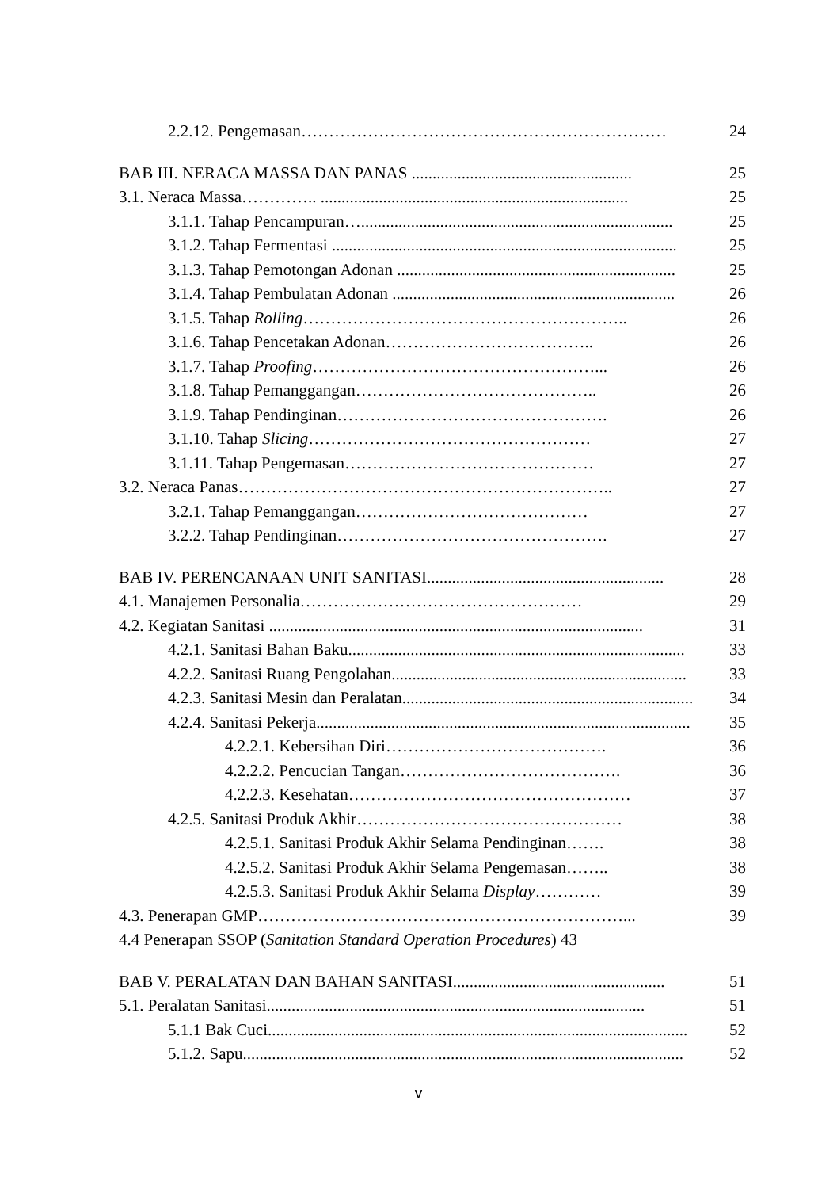2.2.12. Pengemasan………………………………………………………… 24
BAB III. NERACA MASSA DAN PANAS ..................................................... 25
3.1. Neraca Massa………….. .......................................................................... 25
3.1.1. Tahap Pencampuran…........................................................................... 25
3.1.2. Tahap Fermentasi ................................................................................... 25
3.1.3. Tahap Pemotongan Adonan ................................................................... 25
3.1.4. Tahap Pembulatan Adonan .................................................................... 26
3.1.5. Tahap Rolling………………………………………………….. 26
3.1.6. Tahap Pencetakan Adonan……………………………….. 26
3.1.7. Tahap Proofing……………………………………………... 26
3.1.8. Tahap Pemanggangan…………………………………….. 26
3.1.9. Tahap Pendinginan…………………………………………. 26
3.1.10. Tahap Slicing…………………………………………… 27
3.1.11. Tahap Pengemasan……………………………………… 27
3.2. Neraca Panas………………………………………………………….. 27
3.2.1. Tahap Pemanggangan…………………………………… 27
3.2.2. Tahap Pendinginan…………………………………………. 27
BAB IV. PERENCANAAN UNIT SANITASI......................................................... 28
4.1. Manajemen Personalia…………………………………………… 29
4.2. Kegiatan Sanitasi .......................................................................................... 31
4.2.1. Sanitasi Bahan Baku................................................................................. 33
4.2.2. Sanitasi Ruang Pengolahan....................................................................... 33
4.2.3. Sanitasi Mesin dan Peralatan...................................................................... 34
4.2.4. Sanitasi Pekerja.......................................................................................... 35
4.2.2.1. Kebersihan Diri…………………………………. 36
4.2.2.2. Pencucian Tangan…………………………………. 36
4.2.2.3. Kesehatan…………………………………………… 37
4.2.5. Sanitasi Produk Akhir………………………………………… 38
4.2.5.1. Sanitasi Produk Akhir Selama Pendinginan……. 38
4.2.5.2. Sanitasi Produk Akhir Selama Pengemasan…….. 38
4.2.5.3. Sanitasi Produk Akhir Selama Display………… 39
4.3. Penerapan GMP…………………………………………………………... 39
4.4 Penerapan SSOP (Sanitation Standard Operation Procedures) 43
BAB V. PERALATAN DAN BAHAN SANITASI................................................... 51
5.1. Peralatan Sanitasi........................................................................................... 51
5.1.1 Bak Cuci..................................................................................................... 52
5.1.2. Sapu.......................................................................................................... 52
v